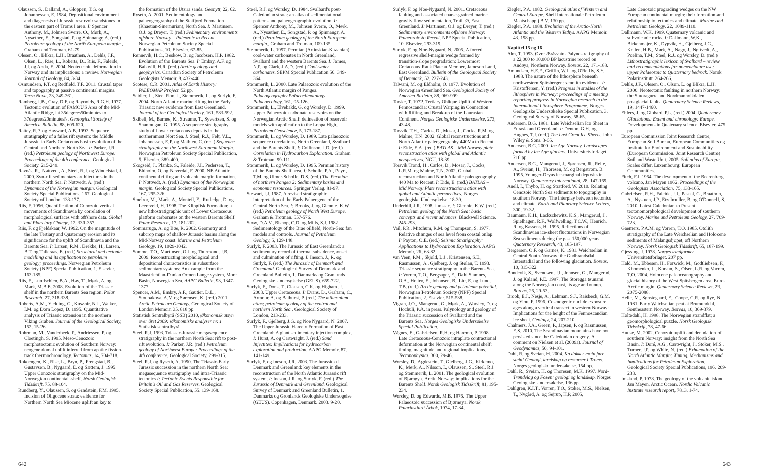Olaussen, S., Dalland, A., Gloppen, T.G. og Johannessen, E. 1984. Depositional environment and diagenesis of Jurassic reservoir sandstones in the eastern part of Troms I area. I: Spencer Anthony, M., Johnsen Sverre, O., Mørk, A., Nysæther, E., Songstad, P. og Spinnangr, A. (red.) Petroleum geology of the North European margin., Graham and Trotman. 61-79.
Olesen, O., Blikra, L.H., Braathen, A., Dehls, J.F., Olsen, L., Rise, L., Roberts, D., Riis, F., Faleide, J.I. og Anda, E. 2004. Neotectonic deformation in Norway and its implications: a review. Norwegian Journal of Geology, 84, 3-34.
Osmundsen, P.T. og Redfield, T.F. 2011. Crustal taper and topography at passive continental margins. Terra Nova, 23, 349-361.
Ramberg, I.B., Gray, D.F. og Raynolds, R.G.H. 1977. Tectonic evolution of FAMOUS Area of the Mid-Atlantic Ridge, lat 35degrees50minutes to 37degrees20minutesN. Geological Society of America Bulletin, 88, 609-620.
Rattey, R.P. og Hayward, A.B. 1993. Sequence stratigraphy of a failes rift system: the Middle Jurassic to Early Cretaceous basin evolution of the Central and Northern North Sea. I: Parker, J.R. (red.) Petroleum geology of Northwest Europe: Proceedings of the 4th conference. Geological Society. 215-249.
Ravnås, R., Nøttvedt, A., Steel, R.J. og Windelstad, J. 2000. Syn-rift sedimentary architectures in the northern North Sea. I: Nøttvedt, A. (red.) Dynamics of the Norwegian margin. Geological Society Special Publications, 167. Geological Society of London. 133-177.
Riis, F. 1996. Quantification of Cenozoic vertical movements of Scandinavia by correlation of morphological surfaces with offshore data. Global and Planetary Change, 12, 331-357.
Riis, F. og Fjeldskaar, W. 1992. On the magnitude of the late Tertiary and Quaternary erosion and its significance for the uplift of Scandinavia and the Barents Sea. I: Larsen, R.M., Brekke, H., Larsen, B.T. og Talleraas, E. (red.) Structural and tectonic modelling and its application to petroleum geology; proceedings. Norwegian Petroleum Society (NPF) Special Publication, 1. Elsevier. 163-185.
Riis, F., Lundschien, B.A., Høy, T., Mørk, A. og Mørk, M.B.E. 2008. Evolution of the Triassic shelf in the northern Barents Sea region. Polar Research, 27, 318-338.
Roberts, A.M., Yielding, G., Kusznir, N.J., Walker, I.M. og Dorn Lopez, D. 1995. Quantitative analysis of Triassic extension in the northern Viking Graben. Journal of the Geological Society, 152, 15-26.
Rohrman, M., Vanderbeek, P., Andriessen, P. og Cloetingh, S. 1995. Meso-Cenozoic morphotectonic evolution of Southern Norway: neogene domal uplift inferred from apatite fission-track thermochronology. Tectonics, 14, 704-718.
Rokoengen, K., Rise, L., Bryn, P., Frengstad, B., Gustavsen, B., Nygaard, E. og Sættem, J. 1995. Upper Cenozoic stratigraphy on the Mid-Norwegian continental -shelf. Norsk Geologisk Tidsskrift, 75, 88-104.
Rundberg, Y., Olaussen, S. og Gradstein, F.M. 1995. Incision of Oligocene strata: evidence for Northern North Sea Miocene uplift an key to
the formation of the Utsira sands. Geonytt, 22, 62.
Ryseth, A. 2001. Sedimentology and palaeogeography of the Statfjord Formation (Rhaetian-Sinemurian), North Sea. I: Martinsen, O.J. og Dreyer, T. (red.) Sedimentary environments offshore Norway – Paleozoic to Recent. Norwegian Petroleum Society Special Publications, 10. Elsevier. 67-85.
Rønnevik, H.C., Beskow, B. og Jacobsen, H.P. 1982. Evolution of the Barents Sea. I: Embry, A.F. og Balkwill, H.R. (red.) Arctic geology and geophysics. Canadian Society of Petroleum Geologists Memoir, 8. 432-440.
Scotese, C.R. 2001. Atlas of Earth History: PALEOMAP Project. 52 pp.
Seidler, L., Steel Ron, J., Stemmerik, L. og Surlyk, F. 2004. North Atlantic marine rifting in the Early Triassic: new evidence from East Greenland. Journal of the Geological Society, 161, 583-592.
Skibeli, M., Barnes, K., Straume, T., Syvertzen, S. og Shanmugan, G. 1995. A sequence stratigraphy study of Lower cretaceous deposits in the northernmost Nort Sea. I: Steel, R.J., Felt, V.L., Johannessen, E.P. og Mathieu, C. (red.) Sequence stratigraphy on the Northwest European Margin. Norwegian Petroleum Society Special Publication, 5. Elsevier. 389-400.
Skogseid, J., Planke, S., Faleide, J.I., Pedersen, T., Eldholm, O. og Neverdal, F. 2000. NE Atlantic continental rifting and volcanic margin formation. I: Nøttvedt, A. (red.) Dynamics of the Norwegian margin. Geological Society Special Publications, 167. 295-326.
Smelror, M., Mørk, A., Monteil, E., Rutledge, D. og Leereveld, H. 1998. The Klippfisk Formation: a new lithostratigraphic unit of Lower Cretaceous platform carbonates on the western Barents Shelf. Polar Research, 17, 181-202.
Sommaruga, A. og Bøe, R. 2002. Geometry and subcrop maps of shallow Jurassic basins along the Mid-Norway coast. Marine and Petroleum Geology, 19, 1029-1042.
Somme, T.O., Martinsen, O.J. og Thurmond, J.B. 2009. Reconstructing morphological and depositional characteristics in subsurface sedimentary systems: An example from the Maastrichtian-Danian Ormen Lange system, More Basin, Norwegian Sea. AAPG Bulletin, 93, 1347-1377.
Spencer, A.M., Embry, A.F., Gautier, D.L., Stoupakova, A.V. og Sørensen, K. (red.) 2011. Arctic Petroleum Geology. Geological Society of London Memoir. 35. 818 pp.
Statistisk Sentralbyrå (SSB) 2010. Økonomisk utsyn over året 2009: Økonomiske analyser nr. 1 Statistisk sentralbyrå.
Steel, R.J. 1993. Triassic-Jurassic megasequence stratigraphy in the northern North Sea: rift to post-rift evolution. I: Parker, J.R. (red.) Petroleum geology of Northwest Europe: Proceedings of the 4th conference. Geological Society. 299-315.
Steel, R.J. og Ryseth, A. 1990. The Triassic-Early Jurassic succession in the northern North Sea: megasequence stratigraphy and intra-Triassic tectonics I: Tectonic Events Responsible for Britain's Oil and Gas Reserves. Geological Society Special Publication, 55. 139-168.
Steel, R.J. og Worsley, D. 1984. Svalbard's post-Caledonian strata: an atlas of sedimentational patterns and palaeogeographic evolution. I: Spencer Anthony, M., Johnsen Sverre, O., Mørk, A., Nysæther, E., Songstad, P. og Spinnangr, A. (red.) Petroleum geology of the North European margin., Graham and Trotman. 109-135.
Stemmerik, L. 1997. Permian (Artinskian-Kazanian) cool-water carbonates in North Greenland, Svalbard and the western Barents Sea. I: James, N.P. og Clark, J.A.D. (red.) Cool-water carbonates. SEPM Special Publication 56. 349-364.
Stemmerik, L. 2000. Late Palaeozoic evolution of the North Atlantic margin of Pangea. Palaeogeography Palaeoclimatology Palaeoecology, 161, 95-126.
Stemmerik, L., Elvebakk, G. og Worsley, D. 1999. Upper Palaeozoic carbonate reservoirs on the Norwegian Arctic Shelf: delineation of reservoir models with application to the Loppa High. Petroleum Geoscience, 5, 173-187.
Stemmerik, L. og Worsley, D. 1989. Late palaeozoic sequence correlations, North Greenland, Svalbard and the Barents Shelf. I: Collinson, J.D. (red.) Correlation in Hydrocarbon Exploration. Graham & Trotman. 99-111.
Stemmerik, L. og Worsley, D. 1995. Permian history of the Barents Shelf area. I: Scholle, P.A., Peyrt, T.M. og Ulmer-Scholle, D.S. (red.) The Permian of northern Pangea 2: Sedimentary basins and economic resources. Springer Verlag. 81-97.
Stewart, I.J. 1987. A revised stratigraphic interpretation of the Early Palaeogene of the Central North Sea. I: Brooks, J. og Glennie, K.W. (red.) Petroleum geology of North West Europe. Graham & Trotman. 557-576.
Stow, D.A.V., Bishop, C.D. og Mills, S.J. 1982. Sedimentology of the Brae oilfield, North-Sea: fan models and controls. Journal of Petroleum Geology, 5, 129-148.
Surlyk, F. 2003. The Jurassic of East Greenland: a sedimentary record of thermal subsidence, onset and culmination of rifting. I: Ineson, J., R. og Surlyk, F. (red.) The Jurassic of Denmark and Greenland. Geological Survey of Denmark and Greenland Bulletin, 1. Danmarks og Grønlands Geologiske Undersøkelse (GEUS). 659-722.
Surlyk, F., Dons, T., Clausen, C.K. og Higham, J. 2003. Upper Cretaceous. I: Evans, D., Graham, C., Armour, A. og Bathurst, P. (red.) The millennium atlas; petroleum geology of the central and northern North Sea., Geological Society of London. 213-233.
Surlyk, F., Gjelberg, J.G. og Noe Nygaard, N. 2007. The Upper Jurassic Hareelv Formation of East Greenland: A giant sedimentary injection complex. I: Hurst, A. og Cartwright, J. (red.) Sand Injectites: Implications for hydrocarbon exploration and production. AAPG Memoir, 87. 141-149.
Surlyk, F. og Ineson, J.R. 2003. The Jurassic of Denmark and Greenland: key elements in the reconstruction of the North Atlantic Jurassic rift system. I: Ineson, J.R. og Surlyk, F. (red.) The Jurassic of Denmark and Greenland. Geological Survey of Denmark and Greenland Bulletin, 1. Danmarks og Gronlands Geologiske Undersogelse (GEUS). Copenhagen, Denmark. 2003. 9-20.
642
Surlyk, F. og Noe-Nygaard, N. 2001. Cretaceous faulting and associated coarse-grained marine gravity flow sedimentation, Traill Ø, East Greenland. I: Martinsen, O.J. og Dreyer, T. (red.) Sedimentary environments offshore Norway: Palaeozoic to Recent. NPF Special Publication, 10. Elsevier. 293-319.
Surlyk, F. og Noe-Nygaard, N. 2005. A forced regressive shelf-margin wedge formed by transition-slope progradation: Lowermost Cretaceous Rauk Plateau Member, Jameson Land, East Greenland. Bulletin of the Geological Society of Denmark, 52, 227-243.
Talwani, M. og Eldholm, O. 1977. Evolution of Norwegian Greenland Sea. Geological Society of America Bulletin, 88, 969-999.
Torske, T. 1972. Tertiary Oblique Uplift of Western Fennoscandia: Crustal Warping in Connection with Rifting and Break-up of the Laurasian Continent. Norges Geologiske Undersøkelse, 273, 43-48.
Torsvik, T.H., Carlos, D., Mosar, J., Cocks, R.M. og Malme, T.N. 2002. Global reconstructions and North Atlantic paleogeography 440Ma to Recent. I: Eide, E.A. (red.) BATLAS – Mid Norway plate reconstruction atlas with global and Atlantic perspectives. NGU. 18-39.
Torsvik Trond, H., Carlos, D., Mosar, J., Cocks, L.R.M. og Malme, T.N. 2002. Global reconstruction and North Atlantic paleogeography 440 Ma to Recent. I: Eide, E. (red.) BATLAS – Mid Norway Plate reconstructions atlas with global and Atlantic perspectives. Norges geologiske Undersøkelse. 18-39.
Underhill, J.R. 1998. Jurassic. I: Glennie, K.W. (red.) Petroleum geology of the North Sea: basic concepts and recent advances. Blackwell Science. 245-293.
Vail, P.R., Mitchum, R.M. og Thompson, S. 1977. Relative changes of sea level from coastal onlap. I: Payton, C.E. (red.) Seismic Stratigraphy: Applications to Hydrocarbon Exploration. AAPG Memoir, 26. 63-82.
van Veen, P.M., Skjold, L.J., Kristensen, S.E., Rasmussen, A., Gjelberg, J. og Stølan, T. 1993. Triassic sequence stratigraphy in the Barents Sea. I: Vorren, T.O., Bergsager, E., Dahl Stamnes, O.A., Holter, E., Johansen, B., Lie, E. og Lund, T.B. (red.) Arctic geology and petroleum potential. Norwegian Petroleum Society (NPF) Special Publication, 2. Elsevier. 515-538.
Vigran, J.O., Mangerud, G., Mørk, A., Worsley, D. og Hochuli, P.A. in press. Palynology and geology of the Triassic succession of Svalbard and the Barents Sea. Norges Geologiske Undersøkelse Special Publication.
Vågnes, E., Gabrielsen, R.H. og Haremo, P. 1998. Late Cretaceous-Cenozoic intraplate contractional deformation at the Norwegian continental shelf: timing, magnitude and regional implications. Tectonophysics, 300, 29-46.
Worsley, D., Agdestein, T., Gjelberg, J.G., Kirkemo, K., Mørk, A., Nilsson, I., Olaussen, S., Steel, R.J. og Stemmerik, L. 2001. The geological evolution of Bjørnøya, Arctic Norway: implications for the Barents Shelf. Norsk Geologisk Tidsskrift, 81, 195-234.
Worsley, D. og Edwards, M.B. 1976. The Upper Palaeozoic succession of Bjørnøya. Norsk Polarinstitutt Årbok, 1974, 17-34.
Ziegler, P.A. 1982. Geological atlas of Western and Central Europe. Shell Internationale Petroleum Maatschappij B.V. 130 pp.
Ziegler, P.A. 1988. Evolution of the Arctic-North Atlantic and the Western Tethys. AAPG Memoir. 43. 198 pp.
Kapittel 15 og 16
Alm, T. 1993. Øvre Æråsvatn- Palynostratigraphy of a 22,000 to 10,000 BP lacustrine record on Andøya, Northern Norway. Boreas, 22, 171-188.
Amundsen, H.E.F., Griffin, W.L. og O'Reilly, S.Y. 1988. The nature of the lithosphere beneath northwestern Spitsbergen: xenolith evidence. I: Kristoffersen, Y. (red.) Progress in studies of the lithosphere in Norway: proceedings of a meeting reporting progress in Norwegian research in the International Lithosphere Programme. Norges Geologiske Undersøkelse Special Publication, 3. Geological Survey of Norway. 58-65.
Andersen, B.G. 1981. Late Weichselian Ice Sheet in Eurasia and Greenland. I: Denton, G.H. og Hughes, T.J. (red.) The Last Great Ice Sheets. John Wiley & Sons. 3-65.
Andersen, B.G. 2000. Ice Age Norway. Landscapes formed by Ice Age glaciers. Universitetsforlaget. 216 pp.
Andersen, B.G., Mangerud, J., Sørensen, R., Reite, A., Sveian, H., Thoresen, M. og Bergström, B. 1995. Younger-Dryas ice-marginal deposits in Norway. Quaternary International, 28, 147-169.
Anell, I., Thybo, H. og Stratford, W. 2010. Relating Cenozoic North Sea sediments to topography in southern Norway: The interplay between tectonics and climate. Earth and Planetary Science Letters, 300, 19-32.
Baumann, K.H., Lackschewitz, K.S., Mangerud, J., Spielhagen, R.F., Wolfwelling, T.C.W., Henrich, R. og Kassens, H. 1995. Reflections of Scandinavian ice-sheet fluctuations in Norwegian Sea sediments during the past 150,000 years. Quaternary Research, 43, 185-197.
Bergersen, O.F. og Garnes, K. 1981. Weichselian in Central South-Norway: the Gudbrandsdal Interstadial and the following glaciation. Boreas, 10, 315-322.
Bondevik, S., Svendsen, J.I., Johnsen, G., Mangerud, J. og Kaland, P.E. 1997. The Storegga tsunami along the Norwegian coast, its age and runup. Boreas, 26, 29-53.
Brook, E.J., Nesje, A., Lehman, S.J., Raisbeck, G.M. og Yiou, F. 1996. Cosmogenic nuclide exposure ages along a vertical transect in western Norway: Implications for the height of the Fennoscandian ice sheet. Geology, 24, 207-210.
Chalmers, J.A., Green, P., Japsen, P. og Rasmussen, E.S. 2010. The Scandinavian mountains have not persisted since the Caledonian orogeny. A comment on Nielsen et al. (2009a). Journal of Geodynamics, 50, 94-101.
Dahl, R. og Sveian, H. 2004. Ka dokker mein førr stein! Geologi, landskap og ressurser i Troms. Norges geologiske undersøkelse. 154 pp.
Dahl, R., Sveian, H. og Thoresen, M.K. 1997. Nord-Trøndelag og Fosen: geologi og landskap. Norges Geologiske Undersøkelse. 136 pp.
Dahlgren, K.I.T., Vorren, T.O., Stoker, M.S., Nielsen, T., Nygård, A. og Sejrup, H.P. 2005.
Late Cenozoic prograding wedges on the NW European continental margin: their formation and relationship to tectonics and climate. Marine and Petroleum Geology, 22, 1089-1110.
Dallmann, W.K. 1999. Quaternary volcanic and subvolcanic rocks. I: Dallmann, W.K., Birkenmajer, K., Dypvik, H., Gjelberg, J.G., Keilen, H.B., Mørk, A., Nagy, J., Nøttvedt, A., Pcelina, T.M., Steel, R.J. og Worsley, D. (red.) Lithostratigraphic lexicon of Svalbard – review and recommendations for nomenclature use; upper Palaeozoic to Quaternary bedrock. Norsk Polarinstitutt. 264-266.
Dehls, J.F., Olesen, O., Olsen, L. og Blikra, L.H. 2000. Neotectonic faulting in northern Norway: the Stuoragurra and Nordmannvikdalen postglacial faults. Quaternary Science Reviews, 19, 1447-1460.
Ehlers, J. og Gibbard, P.L. (red.) 2004. Quaternary Glaciations: Extent and chronology: Europe. Developments in Quatenary science. Elsevier. 475 pp.
European Commission Joint Research Centre, European Soil Bureau, European Communities og Institute for Environment and Sustainability (European Commission. Joint Research Centre) Soil and Waste Unit. 2005. Soil atlas of Europe, Scales differ, Luxembourg: European Communities.
Fitch, F.J. 1964. The development of the Beerenberg volcano, Jan Mayen 1962. Proceedings of the Geologists' Association, 75, 133-165.
Gabrielsen, R.H., Faleide, J.I., Pascal, C., Braathen, A., Nystuen, J.P., Etzelmuller, B. og O'Donnell, S. 2010. Latest Caledonian to Present tectonomorphological development of southern Norway. Marine and Petroleum Geology, 27, 709-723.
Gaemers, P.A.M. og Vorren, T.O. 1985. Otolith stratigraphy of the Late Weichselian and Holocene sediments of Malangsdjupet, off Northern Norway. Norsk Geologisk Tidsskrift, 65, 187-199.
Gjessing, J. 1978. Norges landformer. Universitetsforlaget. 207 pp.
Hald, M., Ebbesen, H., Forwick, M., Godtliebsen, F., Khomenko, L., Korsun, S., Olsen, L.R. og Vorren, T.O. 2004. Holocene paleoceanography and glacial history of the West Spitsbergen area, Euro-Arctic margin. Quaternary Science Reviews, 23, 2075-2088.
Helle, M., Sønstegaard, E., Coope, G.R. og Rye, N. 1981. Early Weichselian peat at Brumunddal, Southeastern Norway. Boreas, 10, 369-379.
Holtedahl, H. 1998. The Norwegian strandflat: a geomorphological puzzle. Norsk Geologisk Tidsskrift, 78, 47-66.
Huuse, M. 2002. Cenozoic uplift and denudation of southern Norway: insight from the North Sea Basin. I: Doré, A.G., Cartwright, J., Stoker, M.S., Turner, J.P. og White, N. (red.) Exhumation of the North Atlantic Margin: Timing, Mechanisms and Implications for Petroleum Exploration. Geological Society Special Publications, 196. 209-233.
Imsland, P. 1978. The geology of the volcanic island Jan Mayen, Arctic Ocean. Nordic Volcanic Institute research report, 7813, 1-74.
643